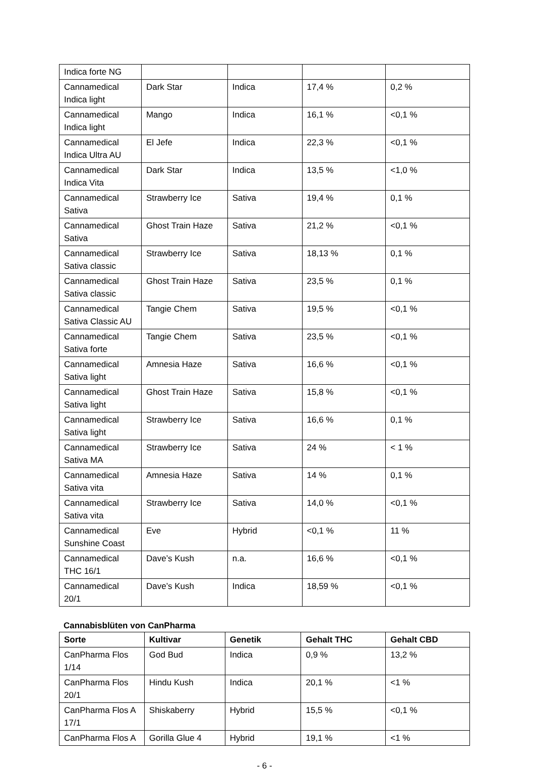| Indica forte NG | | | | |
| Cannamedical Indica light | Dark Star | Indica | 17,4 % | 0,2 % |
| Cannamedical Indica light | Mango | Indica | 16,1 % | <0,1 % |
| Cannamedical Indica Ultra AU | El Jefe | Indica | 22,3 % | <0,1 % |
| Cannamedical Indica Vita | Dark Star | Indica | 13,5 % | <1,0 % |
| Cannamedical Sativa | Strawberry Ice | Sativa | 19,4 % | 0,1 % |
| Cannamedical Sativa | Ghost Train Haze | Sativa | 21,2 % | <0,1 % |
| Cannamedical Sativa classic | Strawberry Ice | Sativa | 18,13 % | 0,1 % |
| Cannamedical Sativa classic | Ghost Train Haze | Sativa | 23,5 % | 0,1 % |
| Cannamedical Sativa Classic AU | Tangie Chem | Sativa | 19,5 % | <0,1 % |
| Cannamedical Sativa forte | Tangie Chem | Sativa | 23,5 % | <0,1 % |
| Cannamedical Sativa light | Amnesia Haze | Sativa | 16,6 % | <0,1 % |
| Cannamedical Sativa light | Ghost Train Haze | Sativa | 15,8 % | <0,1 % |
| Cannamedical Sativa light | Strawberry Ice | Sativa | 16,6 % | 0,1 % |
| Cannamedical Sativa MA | Strawberry Ice | Sativa | 24 % | < 1 % |
| Cannamedical Sativa vita | Amnesia Haze | Sativa | 14 % | 0,1 % |
| Cannamedical Sativa vita | Strawberry Ice | Sativa | 14,0 % | <0,1 % |
| Cannamedical Sunshine Coast | Eve | Hybrid | <0,1 % | 11 % |
| Cannamedical THC 16/1 | Dave’s Kush | n.a. | 16,6 % | <0,1 % |
| Cannamedical 20/1 | Dave’s Kush | Indica | 18,59 % | <0,1 % |
Cannabisblüten von CanPharma
| Sorte | Kultivar | Genetik | Gehalt THC | Gehalt CBD |
| --- | --- | --- | --- | --- |
| CanPharma Flos 1/14 | God Bud | Indica | 0,9 % | 13,2 % |
| CanPharma Flos 20/1 | Hindu Kush | Indica | 20,1 % | <1 % |
| CanPharma Flos A 17/1 | Shiskaberry | Hybrid | 15,5 % | <0,1 % |
| CanPharma Flos A | Gorilla Glue 4 | Hybrid | 19,1 % | <1 % |
- 6 -